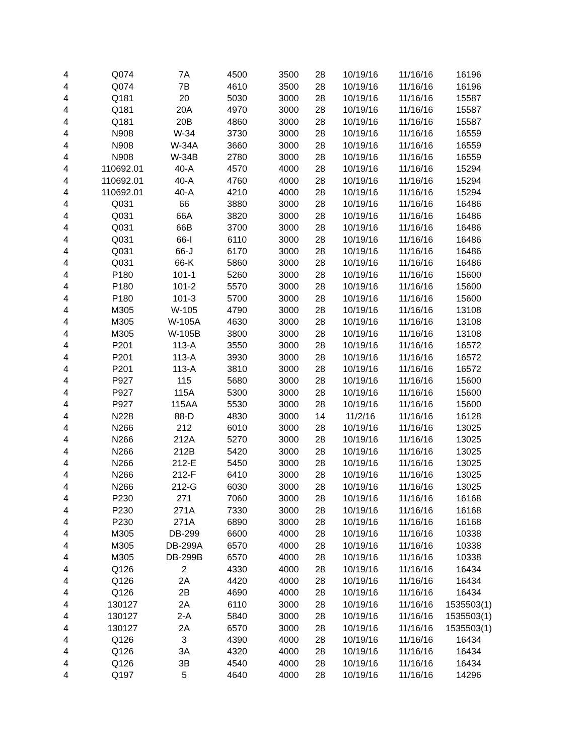| 4 | Q074 | 7A | 4500 | 3500 | 28 | 10/19/16 | 11/16/16 | 16196 |
| 4 | Q074 | 7B | 4610 | 3500 | 28 | 10/19/16 | 11/16/16 | 16196 |
| 4 | Q181 | 20 | 5030 | 3000 | 28 | 10/19/16 | 11/16/16 | 15587 |
| 4 | Q181 | 20A | 4970 | 3000 | 28 | 10/19/16 | 11/16/16 | 15587 |
| 4 | Q181 | 20B | 4860 | 3000 | 28 | 10/19/16 | 11/16/16 | 15587 |
| 4 | N908 | W-34 | 3730 | 3000 | 28 | 10/19/16 | 11/16/16 | 16559 |
| 4 | N908 | W-34A | 3660 | 3000 | 28 | 10/19/16 | 11/16/16 | 16559 |
| 4 | N908 | W-34B | 2780 | 3000 | 28 | 10/19/16 | 11/16/16 | 16559 |
| 4 | 110692.01 | 40-A | 4570 | 4000 | 28 | 10/19/16 | 11/16/16 | 15294 |
| 4 | 110692.01 | 40-A | 4760 | 4000 | 28 | 10/19/16 | 11/16/16 | 15294 |
| 4 | 110692.01 | 40-A | 4210 | 4000 | 28 | 10/19/16 | 11/16/16 | 15294 |
| 4 | Q031 | 66 | 3880 | 3000 | 28 | 10/19/16 | 11/16/16 | 16486 |
| 4 | Q031 | 66A | 3820 | 3000 | 28 | 10/19/16 | 11/16/16 | 16486 |
| 4 | Q031 | 66B | 3700 | 3000 | 28 | 10/19/16 | 11/16/16 | 16486 |
| 4 | Q031 | 66-I | 6110 | 3000 | 28 | 10/19/16 | 11/16/16 | 16486 |
| 4 | Q031 | 66-J | 6170 | 3000 | 28 | 10/19/16 | 11/16/16 | 16486 |
| 4 | Q031 | 66-K | 5860 | 3000 | 28 | 10/19/16 | 11/16/16 | 16486 |
| 4 | P180 | 101-1 | 5260 | 3000 | 28 | 10/19/16 | 11/16/16 | 15600 |
| 4 | P180 | 101-2 | 5570 | 3000 | 28 | 10/19/16 | 11/16/16 | 15600 |
| 4 | P180 | 101-3 | 5700 | 3000 | 28 | 10/19/16 | 11/16/16 | 15600 |
| 4 | M305 | W-105 | 4790 | 3000 | 28 | 10/19/16 | 11/16/16 | 13108 |
| 4 | M305 | W-105A | 4630 | 3000 | 28 | 10/19/16 | 11/16/16 | 13108 |
| 4 | M305 | W-105B | 3800 | 3000 | 28 | 10/19/16 | 11/16/16 | 13108 |
| 4 | P201 | 113-A | 3550 | 3000 | 28 | 10/19/16 | 11/16/16 | 16572 |
| 4 | P201 | 113-A | 3930 | 3000 | 28 | 10/19/16 | 11/16/16 | 16572 |
| 4 | P201 | 113-A | 3810 | 3000 | 28 | 10/19/16 | 11/16/16 | 16572 |
| 4 | P927 | 115 | 5680 | 3000 | 28 | 10/19/16 | 11/16/16 | 15600 |
| 4 | P927 | 115A | 5300 | 3000 | 28 | 10/19/16 | 11/16/16 | 15600 |
| 4 | P927 | 115AA | 5530 | 3000 | 28 | 10/19/16 | 11/16/16 | 15600 |
| 4 | N228 | 88-D | 4830 | 3000 | 14 | 11/2/16 | 11/16/16 | 16128 |
| 4 | N266 | 212 | 6010 | 3000 | 28 | 10/19/16 | 11/16/16 | 13025 |
| 4 | N266 | 212A | 5270 | 3000 | 28 | 10/19/16 | 11/16/16 | 13025 |
| 4 | N266 | 212B | 5420 | 3000 | 28 | 10/19/16 | 11/16/16 | 13025 |
| 4 | N266 | 212-E | 5450 | 3000 | 28 | 10/19/16 | 11/16/16 | 13025 |
| 4 | N266 | 212-F | 6410 | 3000 | 28 | 10/19/16 | 11/16/16 | 13025 |
| 4 | N266 | 212-G | 6030 | 3000 | 28 | 10/19/16 | 11/16/16 | 13025 |
| 4 | P230 | 271 | 7060 | 3000 | 28 | 10/19/16 | 11/16/16 | 16168 |
| 4 | P230 | 271A | 7330 | 3000 | 28 | 10/19/16 | 11/16/16 | 16168 |
| 4 | P230 | 271A | 6890 | 3000 | 28 | 10/19/16 | 11/16/16 | 16168 |
| 4 | M305 | DB-299 | 6600 | 4000 | 28 | 10/19/16 | 11/16/16 | 10338 |
| 4 | M305 | DB-299A | 6570 | 4000 | 28 | 10/19/16 | 11/16/16 | 10338 |
| 4 | M305 | DB-299B | 6570 | 4000 | 28 | 10/19/16 | 11/16/16 | 10338 |
| 4 | Q126 | 2 | 4330 | 4000 | 28 | 10/19/16 | 11/16/16 | 16434 |
| 4 | Q126 | 2A | 4420 | 4000 | 28 | 10/19/16 | 11/16/16 | 16434 |
| 4 | Q126 | 2B | 4690 | 4000 | 28 | 10/19/16 | 11/16/16 | 16434 |
| 4 | 130127 | 2A | 6110 | 3000 | 28 | 10/19/16 | 11/16/16 | 1535503(1) |
| 4 | 130127 | 2-A | 5840 | 3000 | 28 | 10/19/16 | 11/16/16 | 1535503(1) |
| 4 | 130127 | 2A | 6570 | 3000 | 28 | 10/19/16 | 11/16/16 | 1535503(1) |
| 4 | Q126 | 3 | 4390 | 4000 | 28 | 10/19/16 | 11/16/16 | 16434 |
| 4 | Q126 | 3A | 4320 | 4000 | 28 | 10/19/16 | 11/16/16 | 16434 |
| 4 | Q126 | 3B | 4540 | 4000 | 28 | 10/19/16 | 11/16/16 | 16434 |
| 4 | Q197 | 5 | 4640 | 4000 | 28 | 10/19/16 | 11/16/16 | 14296 |